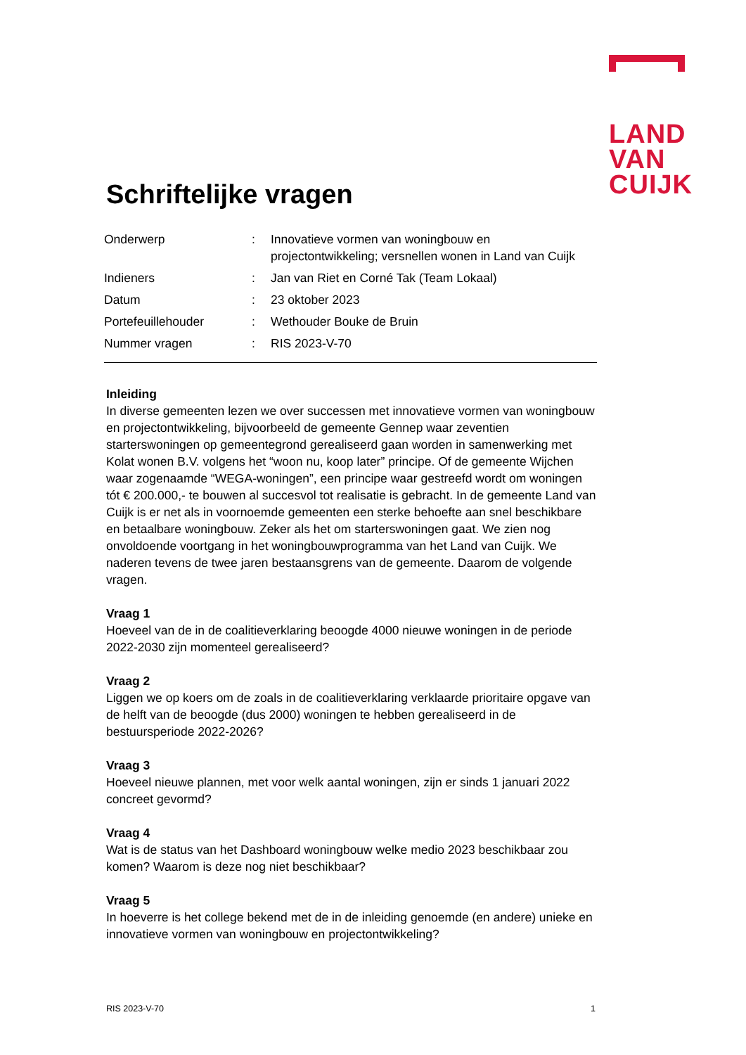LAND
VAN
CUIJK
Schriftelijke vragen
Onderwerp : Innovatieve vormen van woningbouw en projectontwikkeling; versnellen wonen in Land van Cuijk
Indieners : Jan van Riet en Corné Tak (Team Lokaal)
Datum : 23 oktober 2023
Portefeuillehouder : Wethouder Bouke de Bruin
Nummer vragen : RIS 2023-V-70
Inleiding
In diverse gemeenten lezen we over successen met innovatieve vormen van woningbouw en projectontwikkeling, bijvoorbeeld de gemeente Gennep waar zeventien starterswoningen op gemeentegrond gerealiseerd gaan worden in samenwerking met Kolat wonen B.V. volgens het “woon nu, koop later” principe. Of de gemeente Wijchen waar zogenaamde “WEGA-woningen”, een principe waar gestreefd wordt om woningen tót € 200.000,- te bouwen al succesvol tot realisatie is gebracht. In de gemeente Land van Cuijk is er net als in voornoemde gemeenten een sterke behoefte aan snel beschikbare en betaalbare woningbouw. Zeker als het om starterswoningen gaat. We zien nog onvoldoende voortgang in het woningbouwprogramma van het Land van Cuijk. We naderen tevens de twee jaren bestaansgrens van de gemeente. Daarom de volgende vragen.
Vraag 1
Hoeveel van de in de coalitieverklaring beoogde 4000 nieuwe woningen in de periode 2022-2030 zijn momenteel gerealiseerd?
Vraag 2
Liggen we op koers om de zoals in de coalitieverklaring verklaarde prioritaire opgave van de helft van de beoogde (dus 2000) woningen te hebben gerealiseerd in de bestuursperiode 2022-2026?
Vraag 3
Hoeveel nieuwe plannen, met voor welk aantal woningen, zijn er sinds 1 januari 2022 concreet gevormd?
Vraag 4
Wat is de status van het Dashboard woningbouw welke medio 2023 beschikbaar zou komen? Waarom is deze nog niet beschikbaar?
Vraag 5
In hoeverre is het college bekend met de in de inleiding genoemde (en andere) unieke en innovatieve vormen van woningbouw en projectontwikkeling?
RIS 2023-V-70 1